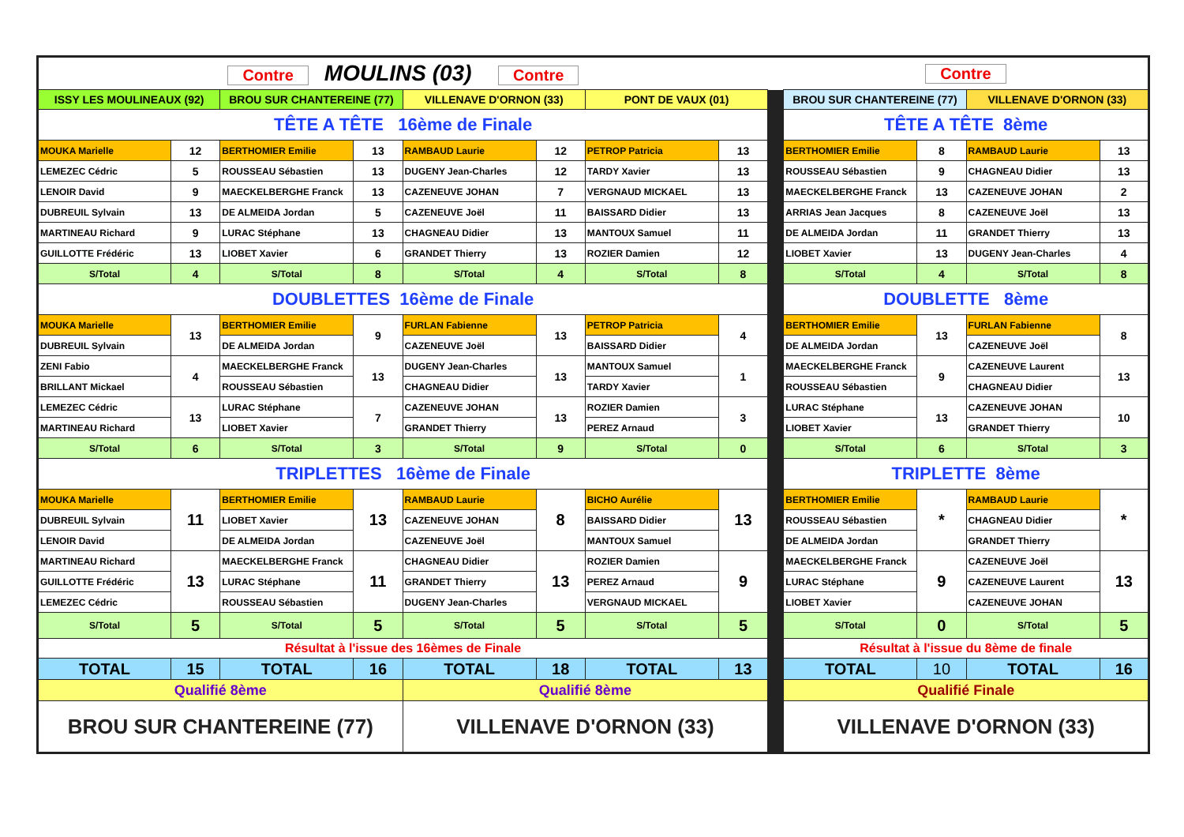| Contre MOULINS (03) Contre | | | | | | | | | Contre | | | |
| ISSY LES MOULINEAUX (92) | | BROU SUR CHANTEREINE (77) | | VILLENAVE D'ORNON (33) | | PONT DE VAUX (01) | | | BROU SUR CHANTEREINE (77) | | VILLENAVE D'ORNON (33) | |
| TÊTE A TÊTE 16ème de Finale | | | | | | | | | TÊTE A TÊTE 8ème | | | |
| MOUKA Marielle | 12 | BERTHOMIER Emilie | 13 | RAMBAUD Laurie | 12 | PETROP Patricia | 13 | | BERTHOMIER Emilie | 8 | RAMBAUD Laurie | 13 |
| LEMEZEC Cédric | 5 | ROUSSEAU Sébastien | 13 | DUGENY Jean-Charles | 12 | TARDY Xavier | 13 | | ROUSSEAU Sébastien | 9 | CHAGNEAU Didier | 13 |
| LENOIR David | 9 | MAECKELBERGHE Franck | 13 | CAZENEUVE JOHAN | 7 | VERGNAUD MICKAEL | 13 | | MAECKELBERGHE Franck | 13 | CAZENEUVE JOHAN | 2 |
| DUBREUIL Sylvain | 13 | DE ALMEIDA Jordan | 5 | CAZENEUVE Joël | 11 | BAISSARD Didier | 13 | | ARRIAS Jean Jacques | 8 | CAZENEUVE Joël | 13 |
| MARTINEAU Richard | 9 | LURAC Stéphane | 13 | CHAGNEAU Didier | 13 | MANTOUX Samuel | 11 | | DE ALMEIDA Jordan | 11 | GRANDET Thierry | 13 |
| GUILLOTTE Frédéric | 13 | LIOBET Xavier | 6 | GRANDET Thierry | 13 | ROZIER Damien | 12 | | LIOBET Xavier | 13 | DUGENY Jean-Charles | 4 |
| S/Total | 4 | S/Total | 8 | S/Total | 4 | S/Total | 8 | | S/Total | 4 | S/Total | 8 |
| DOUBLETTES 16ème de Finale | | | | | | | | | DOUBLETTE 8ème | | | |
| MOUKA Marielle | 13 | BERTHOMIER Emilie | 9 | FURLAN Fabienne | 13 | PETROP Patricia | 4 | | BERTHOMIER Emilie | 13 | FURLAN Fabienne | 8 |
| DUBREUIL Sylvain | | DE ALMEIDA Jordan | | CAZENEUVE Joël | | BAISSARD Didier | | | DE ALMEIDA Jordan | | CAZENEUVE Joël | |
| ZENI Fabio | 4 | MAECKELBERGHE Franck | 13 | DUGENY Jean-Charles | 13 | MANTOUX Samuel | 1 | | MAECKELBERGHE Franck | 9 | CAZENEUVE Laurent | 13 |
| BRILLANT Mickael | | ROUSSEAU Sébastien | | CHAGNEAU Didier | | TARDY Xavier | | | ROUSSEAU Sébastien | | CHAGNEAU Didier | |
| LEMEZEC Cédric | 13 | LURAC Stéphane | 7 | CAZENEUVE JOHAN | 13 | ROZIER Damien | 3 | | LURAC Stéphane | 13 | CAZENEUVE JOHAN | 10 |
| MARTINEAU Richard | | LIOBET Xavier | | GRANDET Thierry | | PEREZ Arnaud | | | LIOBET Xavier | | GRANDET Thierry | |
| S/Total | 6 | S/Total | 3 | S/Total | 9 | S/Total | 0 | | S/Total | 6 | S/Total | 3 |
| TRIPLETTES 16ème de Finale | | | | | | | | | TRIPLETTE 8ème | | | |
| MOUKA Marielle | 11 | BERTHOMIER Emilie | 13 | RAMBAUD Laurie | 8 | BICHO Aurélie | 13 | | BERTHOMIER Emilie | * | RAMBAUD Laurie | * |
| DUBREUIL Sylvain | | LIOBET Xavier | | CAZENEUVE JOHAN | | BAISSARD Didier | | | ROUSSEAU Sébastien | | CHAGNEAU Didier | |
| LENOIR David | | DE ALMEIDA Jordan | | CAZENEUVE Joël | | MANTOUX Samuel | | | DE ALMEIDA Jordan | | GRANDET Thierry | |
| MARTINEAU Richard | 13 | MAECKELBERGHE Franck | 11 | CHAGNEAU Didier | 13 | ROZIER Damien | 9 | | MAECKELBERGHE Franck | 9 | CAZENEUVE Joël | 13 |
| GUILLOTTE Frédéric | | LURAC Stéphane | | GRANDET Thierry | | PEREZ Arnaud | | | LURAC Stéphane | | CAZENEUVE Laurent | |
| LEMEZEC Cédric | | ROUSSEAU Sébastien | | DUGENY Jean-Charles | | VERGNAUD MICKAEL | | | LIOBET Xavier | | CAZENEUVE JOHAN | |
| S/Total | 5 | S/Total | 5 | S/Total | 5 | S/Total | 5 | | S/Total | 0 | S/Total | 5 |
| Résultat à l'issue des 16èmes de Finale | | | | | | | | | Résultat à l'issue du 8ème de finale | | | |
| TOTAL | 15 | TOTAL | 16 | TOTAL | 18 | TOTAL | 13 | | TOTAL | 10 | TOTAL | 16 |
| Qualifié 8ème | | | | Qualifié 8ème | | | | | Qualifié Finale | | | |
| BROU SUR CHANTEREINE (77) | | | | VILLENAVE D'ORNON (33) | | | | | VILLENAVE D'ORNON (33) | | | |